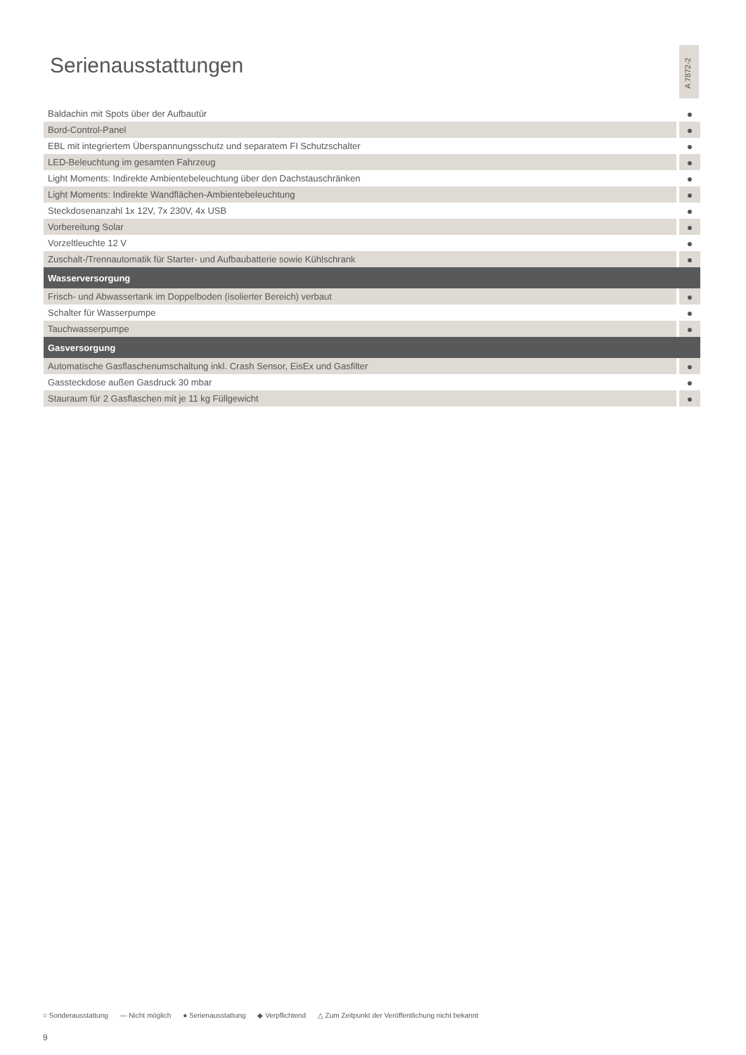Serienausstattungen
A 7872-2
| Baldachin mit Spots über der Aufbautür | ● |
| Bord-Control-Panel | ● |
| EBL mit integriertem Überspannungsschutz und separatem FI Schutzschalter | ● |
| LED-Beleuchtung im gesamten Fahrzeug | ● |
| Light Moments: Indirekte Ambientebeleuchtung über den Dachstauschränken | ● |
| Light Moments: Indirekte Wandflächen-Ambientebeleuchtung | ● |
| Steckdosenanzahl 1x 12V, 7x 230V, 4x USB | ● |
| Vorbereitung Solar | ● |
| Vorzeltleuchte 12 V | ● |
| Zuschalt-/Trennautomatik für Starter- und Aufbaubatterie sowie Kühlschrank | ● |
| Wasserversorgung | |
| Frisch- und Abwassertank im Doppelboden (isolierter Bereich) verbaut | ● |
| Schalter für Wasserpumpe | ● |
| Tauchwasserpumpe | ● |
| Gasversorgung | |
| Automatische Gasflaschenumschaltung inkl. Crash Sensor, EisEx und Gasfilter | ● |
| Gassteckdose außen Gasdruck 30 mbar | ● |
| Stauraum für 2 Gasflaschen mit je 11 kg Füllgewicht | ● |
○ Sonderausstattung — Nicht möglich ● Serienausstattung ◆ Verpflichtend △ Zum Zeitpunkt der Veröffentlichung nicht bekannt
9